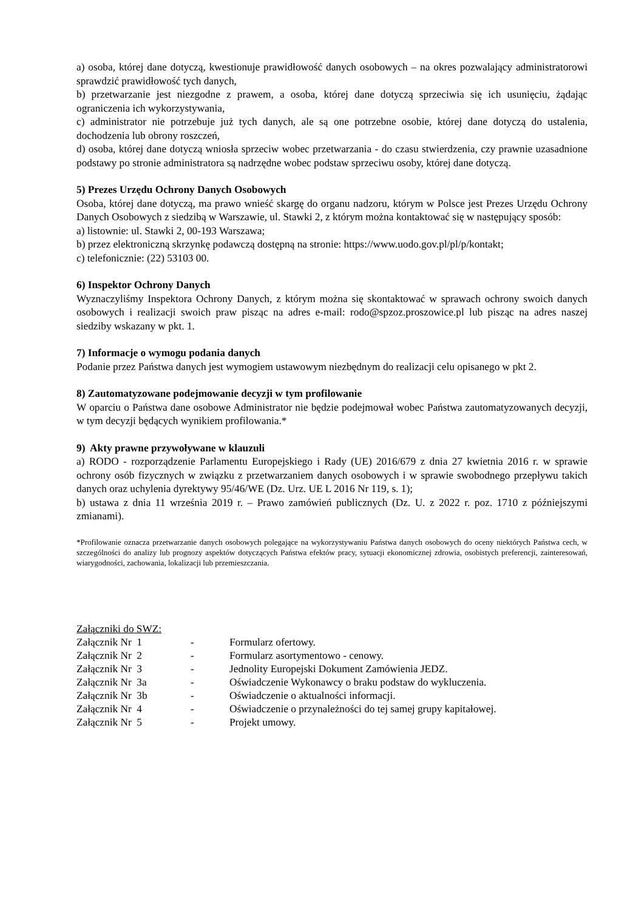a) osoba, której dane dotyczą, kwestionuje prawidłowość danych osobowych – na okres pozwalający administratorowi sprawdzić prawidłowość tych danych,
b) przetwarzanie jest niezgodne z prawem, a osoba, której dane dotyczą sprzeciwia się ich usunięciu, żądając ograniczenia ich wykorzystywania,
c) administrator nie potrzebuje już tych danych, ale są one potrzebne osobie, której dane dotyczą do ustalenia, dochodzenia lub obrony roszczeń,
d) osoba, której dane dotyczą wniosła sprzeciw wobec przetwarzania - do czasu stwierdzenia, czy prawnie uzasadnione podstawy po stronie administratora są nadrzędne wobec podstaw sprzeciwu osoby, której dane dotyczą.
5) Prezes Urzędu Ochrony Danych Osobowych
Osoba, której dane dotyczą, ma prawo wnieść skargę do organu nadzoru, którym w Polsce jest Prezes Urzędu Ochrony Danych Osobowych z siedzibą w Warszawie, ul. Stawki 2, z którym można kontaktować się w następujący sposób:
a) listownie: ul. Stawki 2, 00-193 Warszawa;
b) przez elektroniczną skrzynkę podawczą dostępną na stronie: https://www.uodo.gov.pl/pl/p/kontakt;
c) telefonicznie: (22) 53103 00.
6) Inspektor Ochrony Danych
Wyznaczyliśmy Inspektora Ochrony Danych, z którym można się skontaktować w sprawach ochrony swoich danych osobowych i realizacji swoich praw pisząc na adres e-mail: rodo@spzoz.proszowice.pl lub pisząc na adres naszej siedziby wskazany w pkt. 1.
7) Informacje o wymogu podania danych
Podanie przez Państwa danych jest wymogiem ustawowym niezbędnym do realizacji celu opisanego w pkt 2.
8) Zautomatyzowane podejmowanie decyzji w tym profilowanie
W oparciu o Państwa dane osobowe Administrator nie będzie podejmował wobec Państwa zautomatyzowanych decyzji, w tym decyzji będących wynikiem profilowania.*
9) Akty prawne przywoływane w klauzuli
a) RODO - rozporządzenie Parlamentu Europejskiego i Rady (UE) 2016/679 z dnia 27 kwietnia 2016 r. w sprawie ochrony osób fizycznych w związku z przetwarzaniem danych osobowych i w sprawie swobodnego przepływu takich danych oraz uchylenia dyrektywy 95/46/WE (Dz. Urz. UE L 2016 Nr 119, s. 1);
b) ustawa z dnia 11 września 2019 r. – Prawo zamówień publicznych (Dz. U. z 2022 r. poz. 1710 z późniejszymi zmianami).
*Profilowanie oznacza przetwarzanie danych osobowych polegające na wykorzystywaniu Państwa danych osobowych do oceny niektórych Państwa cech, w szczególności do analizy lub prognozy aspektów dotyczących Państwa efektów pracy, sytuacji ekonomicznej zdrowia, osobistych preferencji, zainteresowań, wiarygodności, zachowania, lokalizacji lub przemieszczania.
Załączniki do SWZ:
| Załącznik Nr 1 | - | Formularz ofertowy. |
| Załącznik Nr 2 | - | Formularz asortymentowo - cenowy. |
| Załącznik Nr 3 | - | Jednolity Europejski Dokument Zamówienia JEDZ. |
| Załącznik Nr 3a | - | Oświadczenie Wykonawcy o braku podstaw do wykluczenia. |
| Załącznik Nr 3b | - | Oświadczenie o aktualności informacji. |
| Załącznik Nr 4 | - | Oświadczenie o przynależności do tej samej grupy kapitałowej. |
| Załącznik Nr 5 | - | Projekt umowy. |